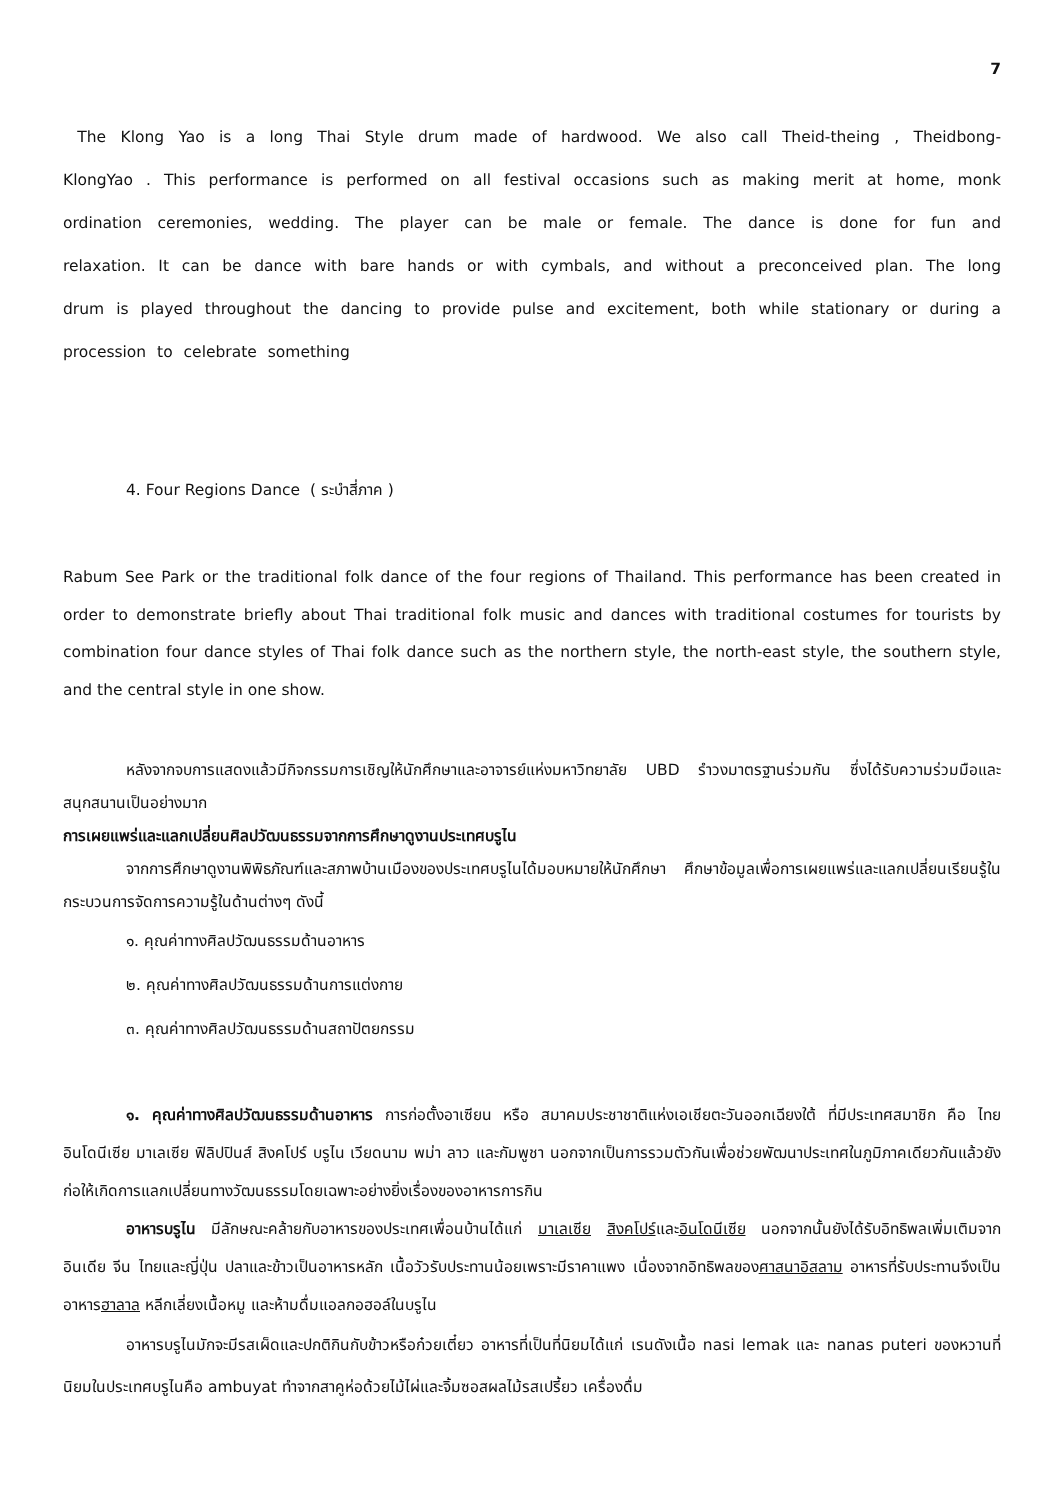7
The Klong Yao is a long Thai Style drum made of hardwood. We also call Theid-theing , Theidbong- KlongYao . This performance is performed on all festival occasions such as making merit at home, monk ordination ceremonies, wedding. The player can be male or female. The dance is done for fun and relaxation. It can be dance with bare hands or with cymbals, and without a preconceived plan. The long drum is played throughout the dancing to provide pulse and excitement, both while stationary or during a procession to celebrate something
4. Four Regions Dance ( ระบำสี่ภาค )
Rabum See Park or the traditional folk dance of the four regions of Thailand. This performance has been created in order to demonstrate briefly about Thai traditional folk music and dances with traditional costumes for tourists by combination four dance styles of Thai folk dance such as the northern style, the north-east style, the southern style, and the central style in one show.
หลังจากจบการแสดงแล้วมีกิจกรรมการเชิญให้นักศึกษาและอาจารย์แห่งมหาวิทยาลัย UBD รำวงมาตรฐานร่วมกัน ซึ่งได้รับความร่วมมือและสนุกสนานเป็นอย่างมาก
การเผยแพร่และแลกเปลี่ยนศิลปวัฒนธรรมจากการศึกษาดูงานประเทศบรูไน
จากการศึกษาดูงานพิพิธภัณฑ์และสภาพบ้านเมืองของประเทศบรูไนได้มอบหมายให้นักศึกษา ศึกษาข้อมูลเพื่อการเผยแพร่และแลกเปลี่ยนเรียนรู้ในกระบวนการจัดการความรู้ในด้านต่างๆ ดังนี้
๑. คุณค่าทางศิลปวัฒนธรรมด้านอาหาร
๒. คุณค่าทางศิลปวัฒนธรรมด้านการแต่งกาย
๓. คุณค่าทางศิลปวัฒนธรรมด้านสถาปัตยกรรม
๑. คุณค่าทางศิลปวัฒนธรรมด้านอาหาร การก่อตั้งอาเซียน หรือ สมาคมประชาชาติแห่งเอเชียตะวันออกเฉียงใต้ ที่มีประเทศสมาชิก คือ ไทย อินโดนีเซีย มาเลเซีย ฟิลิปปินส์ สิงคโปร์ บรูไน เวียดนาม พม่า ลาว และกัมพูชา นอกจากเป็นการรวมตัวกันเพื่อช่วยพัฒนาประเทศในภูมิภาคเดียวกันแล้วยังก่อให้เกิดการแลกเปลี่ยนทางวัฒนธรรมโดยเฉพาะอย่างยิ่งเรื่องของอาหารการกิน
อาหารบรูไน มีลักษณะคล้ายกับอาหารของประเทศเพื่อนบ้านได้แก่ มาเลเซีย สิงคโปร์และอินโดนีเซีย นอกจากนั้นยังได้รับอิทธิพลเพิ่มเติมจากอินเดีย จีน ไทยและญี่ปุ่น ปลาและข้าวเป็นอาหารหลัก เนื้อวัวรับประทานน้อยเพราะมีราคาแพง เนื่องจากอิทธิพลของศาสนาอิสลาม อาหารที่รับประทานจึงเป็นอาหารฮาลาล หลีกเลี่ยงเนื้อหมู และห้ามดื่มแอลกอฮอล์ในบรูไน
อาหารบรูไนมักจะมีรสเผ็ดและปกติกินกับข้าวหรือก๋วยเตี๋ยว อาหารที่เป็นที่นิยมได้แก่ เรนดังเนื้อ nasi lemak และ nanas puteri ของหวานที่นิยมในประเทศบรูไนคือ ambuyat ทำจากสาคูห่อด้วยไม้ไผ่และจิ้มซอสผลไม้รสเปรี้ยว เครื่องดื่ม